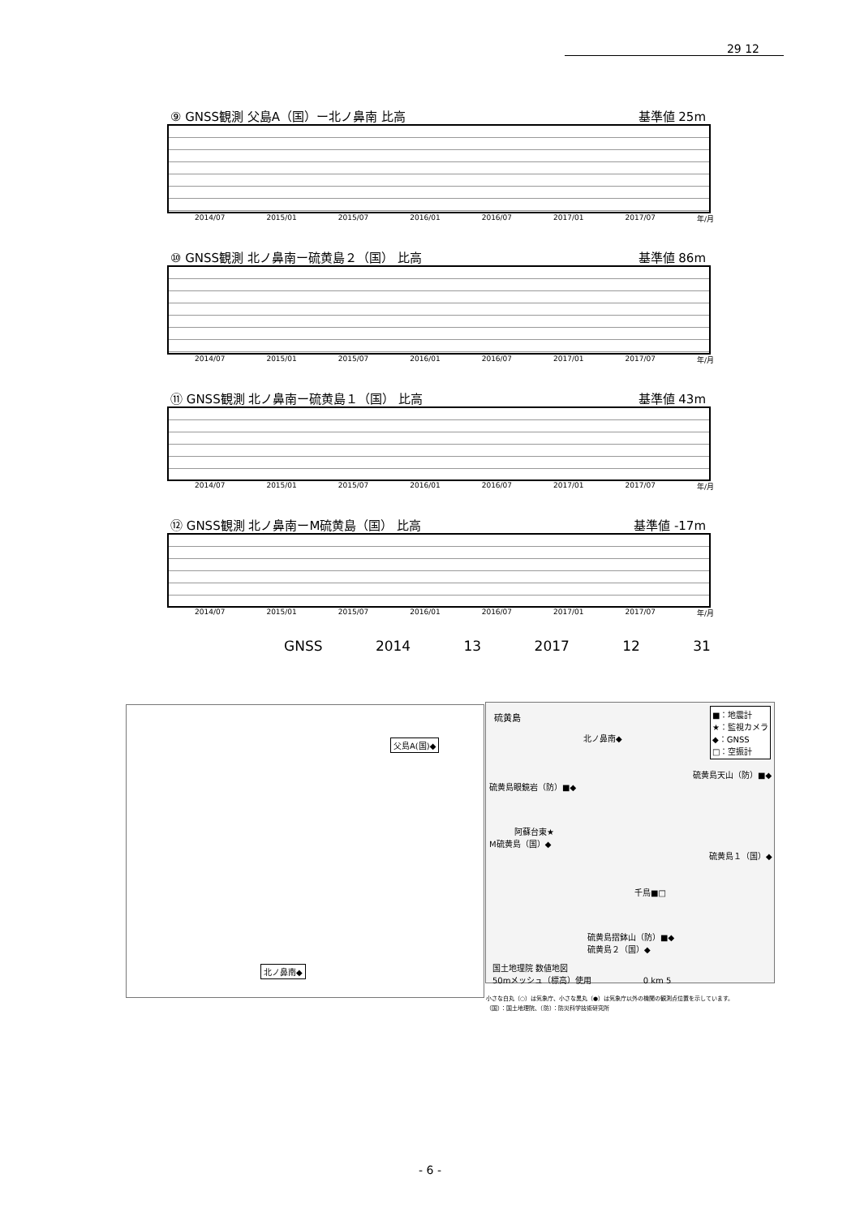29 12
⑨ GNSS観測 父島A（国）ー北ノ鼻南 比高 基準値 25m
2014/07 2015/01 2015/07 2016/01 2016/07 2017/01 2017/07 年/月
⑩ GNSS観測 北ノ鼻南ー硫黄島２（国） 比高 基準値 86m
2014/07 2015/01 2015/07 2016/01 2016/07 2017/01 2017/07 年/月
⑪ GNSS観測 北ノ鼻南ー硫黄島１（国） 比高 基準値 43m
2014/07 2015/01 2015/07 2016/01 2016/07 2017/01 2017/07 年/月
⑫ GNSS観測 北ノ鼻南ーM硫黄島（国） 比高 基準値 -17m
2014/07 2015/01 2015/07 2016/01 2016/07 2017/01 2017/07 年/月
GNSS 2014 13 2017 12 31
父島A(国)◆
北ノ鼻南◆
硫黄島
■：地震計
★：監視カメラ
◆：GNSS
□：空振計
北ノ鼻南◆
硫黄島天山（防）■◆
硫黄島眼鏡岩（防）■◆
阿蘇台東★
M硫黄島（国）◆
硫黄島１（国）◆
千鳥■□
硫黄島摺鉢山（防）■◆
硫黄島２（国）◆
国土地理院 数値地図
50mメッシュ（標高）使用 0 km 5
小さな白丸（○）は気象庁、小さな黒丸（●）は気象庁以外の機関の観測点位置を示しています。
（国）：国土地理院、（防）：防災科学技術研究所
- 6 -